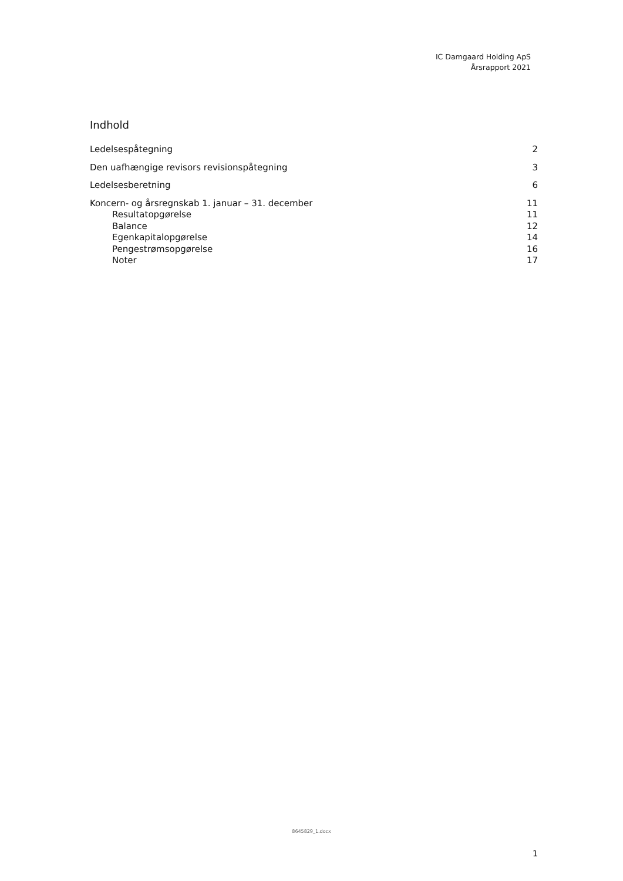IC Damgaard Holding ApS
Årsrapport 2021
Indhold
Ledelsespåtegning 2
Den uafhængige revisors revisionspåtegning 3
Ledelsesberetning 6
Koncern- og årsregnskab 1. januar – 31. december 11
Resultatopgørelse 11
Balance 12
Egenkapitalopgørelse 14
Pengestrømsopgørelse 16
Noter 17
8645829_1.docx
1